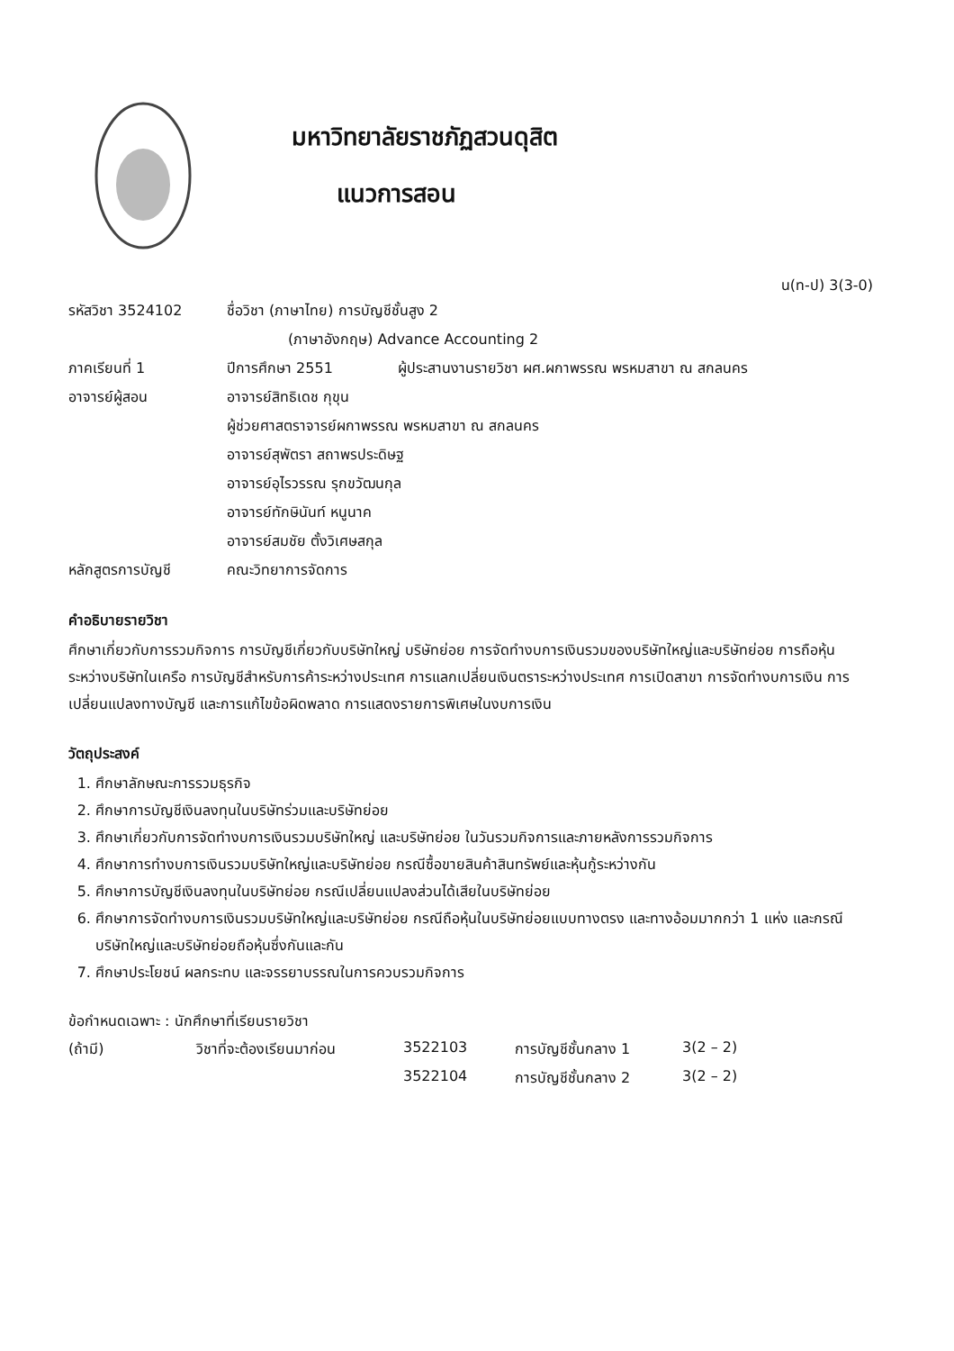มหาวิทยาลัยราชภัฏสวนดุสิต
แนวการสอน
น(ท-ป) 3(3-0)
| รหัสวิชา 3524102 | ชื่อวิชา (ภาษาไทย) การบัญชีชั้นสูง 2 | |
| | (ภาษาอังกฤษ) Advance Accounting 2 | |
| ภาคเรียนที่ 1 | ปีการศึกษา 2551 | ผู้ประสานงานรายวิชา ผศ.ผกาพรรณ พรหมสาขา ณ สกลนคร |
| อาจารย์ผู้สอน | อาจารย์สิทธิเดช กุขุน | |
| | ผู้ช่วยศาสตราจารย์ผกาพรรณ พรหมสาขา ณ สกลนคร | |
| | อาจารย์สุพัตรา สถาพรประดิษฐ | |
| | อาจารย์อุไรวรรณ รุกขวัฒนกุล | |
| | อาจารย์ทักษินันท์ หนูนาค | |
| | อาจารย์สมชัย ตั้งวิเศษสกุล | |
| หลักสูตรการบัญชี | คณะวิทยาการจัดการ | |
คำอธิบายรายวิชา
ศึกษาเกี่ยวกับการรวมกิจการ การบัญชีเกี่ยวกับบริษัทใหญ่ บริษัทย่อย การจัดทำงบการเงินรวมของบริษัทใหญ่และบริษัทย่อย การถือหุ้นระหว่างบริษัทในเครือ การบัญชีสำหรับการค้าระหว่างประเทศ การแลกเปลี่ยนเงินตราระหว่างประเทศ การเปิดสาขา การจัดทำงบการเงิน การเปลี่ยนแปลงทางบัญชี และการแก้ไขข้อผิดพลาด การแสดงรายการพิเศษในงบการเงิน
วัตถุประสงค์
1. ศึกษาลักษณะการรวมธุรกิจ
2. ศึกษาการบัญชีเงินลงทุนในบริษัทร่วมและบริษัทย่อย
3. ศึกษาเกี่ยวกับการจัดทำงบการเงินรวมบริษัทใหญ่ และบริษัทย่อย ในวันรวมกิจการและภายหลังการรวมกิจการ
4. ศึกษาการทำงบการเงินรวมบริษัทใหญ่และบริษัทย่อย กรณีซื้อขายสินค้าสินทรัพย์และหุ้นกู้ระหว่างกัน
5. ศึกษาการบัญชีเงินลงทุนในบริษัทย่อย กรณีเปลี่ยนแปลงส่วนได้เสียในบริษัทย่อย
6. ศึกษาการจัดทำงบการเงินรวมบริษัทใหญ่และบริษัทย่อย กรณีถือหุ้นในบริษัทย่อยแบบทางตรง และทางอ้อมมากกว่า 1 แห่ง และกรณีบริษัทใหญ่และบริษัทย่อยถือหุ้นซึ่งกันและกัน
7. ศึกษาประโยชน์ ผลกระทบ และจรรยาบรรณในการควบรวมกิจการ
ข้อกำหนดเฉพาะ : นักศึกษาที่เรียนรายวิชา
| (ถ้ามี) | วิชาที่จะต้องเรียนมาก่อน | 3522103 | การบัญชีชั้นกลาง 1 | 3(2 – 2) |
| | | 3522104 | การบัญชีชั้นกลาง 2 | 3(2 – 2) |